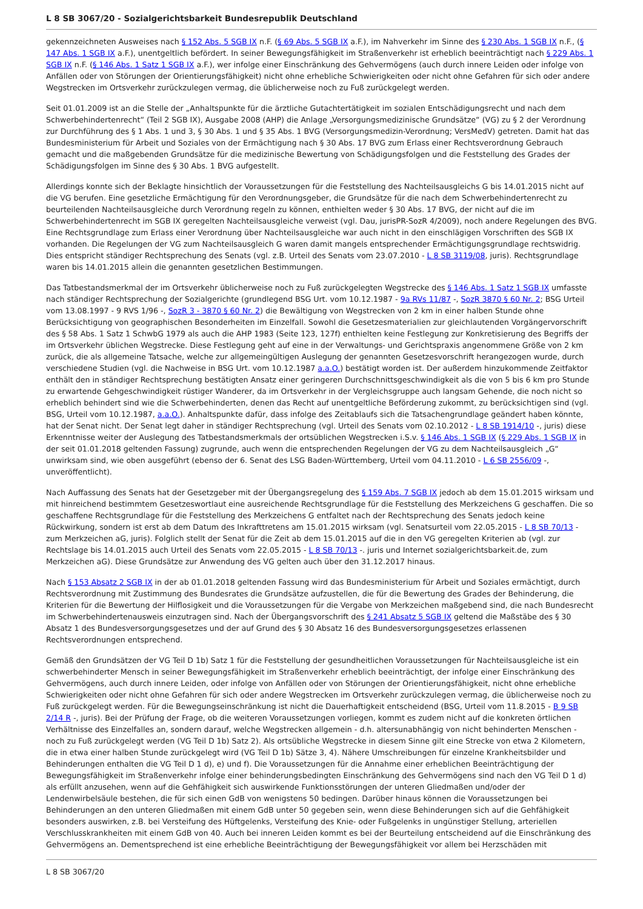L 8 SB 3067/20 - Sozialgerichtsbarkeit Bundesrepublik Deutschland
gekennzeichneten Ausweises nach § 152 Abs. 5 SGB IX n.F. (§ 69 Abs. 5 SGB IX a.F.), im Nahverkehr im Sinne des § 230 Abs. 1 SGB IX n.F., (§ 147 Abs. 1 SGB IX a.F.), unentgeltlich befördert. In seiner Bewegungsfähigkeit im Straßenverkehr ist erheblich beeinträchtigt nach § 229 Abs. 1 SGB IX n.F. (§ 146 Abs. 1 Satz 1 SGB IX a.F.), wer infolge einer Einschränkung des Gehvermögens (auch durch innere Leiden oder infolge von Anfällen oder von Störungen der Orientierungsfähigkeit) nicht ohne erhebliche Schwierigkeiten oder nicht ohne Gefahren für sich oder andere Wegstrecken im Ortsverkehr zurückzulegen vermag, die üblicherweise noch zu Fuß zurückgelegt werden.
Seit 01.01.2009 ist an die Stelle der „Anhaltspunkte für die ärztliche Gutachtertätigkeit im sozialen Entschädigungsrecht und nach dem Schwerbehindertenrecht“ (Teil 2 SGB IX), Ausgabe 2008 (AHP) die Anlage „Versorgungsmedizinische Grundsätze“ (VG) zu § 2 der Verordnung zur Durchführung des § 1 Abs. 1 und 3, § 30 Abs. 1 und § 35 Abs. 1 BVG (Versorgungsmedizin-Verordnung; VersMedV) getreten. Damit hat das Bundesministerium für Arbeit und Soziales von der Ermächtigung nach § 30 Abs. 17 BVG zum Erlass einer Rechtsverordnung Gebrauch gemacht und die maßgebenden Grundsätze für die medizinische Bewertung von Schädigungsfolgen und die Feststellung des Grades der Schädigungsfolgen im Sinne des § 30 Abs. 1 BVG aufgestellt.
Allerdings konnte sich der Beklagte hinsichtlich der Voraussetzungen für die Feststellung des Nachteilsausgleichs G bis 14.01.2015 nicht auf die VG berufen. Eine gesetzliche Ermächtigung für den Verordnungsgeber, die Grundsätze für die nach dem Schwerbehindertenrecht zu beurteilenden Nachteilsausgleiche durch Verordnung regeln zu können, enthielten weder § 30 Abs. 17 BVG, der nicht auf die im Schwerbehindertenrecht im SGB IX geregelten Nachteilsausgleiche verweist (vgl. Dau, jurisPR-SozR 4/2009), noch andere Regelungen des BVG. Eine Rechtsgrundlage zum Erlass einer Verordnung über Nachteilsausgleiche war auch nicht in den einschlägigen Vorschriften des SGB IX vorhanden. Die Regelungen der VG zum Nachteilsausgleich G waren damit mangels entsprechender Ermächtigungsgrundlage rechtswidrig. Dies entspricht ständiger Rechtsprechung des Senats (vgl. z.B. Urteil des Senats vom 23.07.2010 - L 8 SB 3119/08, juris). Rechtsgrundlage waren bis 14.01.2015 allein die genannten gesetzlichen Bestimmungen.
Das Tatbestandsmerkmal der im Ortsverkehr üblicherweise noch zu Fuß zurückgelegten Wegstrecke des § 146 Abs. 1 Satz 1 SGB IX umfasste nach ständiger Rechtsprechung der Sozialgerichte (grundlegend BSG Urt. vom 10.12.1987 - 9a RVs 11/87 -, SozR 3870 § 60 Nr. 2; BSG Urteil vom 13.08.1997 - 9 RVS 1/96 -, SozR 3 - 3870 § 60 Nr. 2) die Bewältigung von Wegstrecken von 2 km in einer halben Stunde ohne Berücksichtigung von geographischen Besonderheiten im Einzelfall. Sowohl die Gesetzesmaterialien zur gleichlautenden Vorgängervorschrift des § 58 Abs. 1 Satz 1 SchwbG 1979 als auch die AHP 1983 (Seite 123, 127f) enthielten keine Festlegung zur Konkretisierung des Begriffs der im Ortsverkehr üblichen Wegstrecke. Diese Festlegung geht auf eine in der Verwaltungs- und Gerichtspraxis angenommene Größe von 2 km zurück, die als allgemeine Tatsache, welche zur allgemeingültigen Auslegung der genannten Gesetzesvorschrift herangezogen wurde, durch verschiedene Studien (vgl. die Nachweise in BSG Urt. vom 10.12.1987 a.a.O.) bestätigt worden ist. Der außerdem hinzukommende Zeitfaktor enthält den in ständiger Rechtsprechung bestätigten Ansatz einer geringeren Durchschnittsgeschwindigkeit als die von 5 bis 6 km pro Stunde zu erwartende Gehgeschwindigkeit rüstiger Wanderer, da im Ortsverkehr in der Vergleichsgruppe auch langsam Gehende, die noch nicht so erheblich behindert sind wie die Schwerbehinderten, denen das Recht auf unentgeltliche Beförderung zukommt, zu berücksichtigen sind (vgl. BSG, Urteil vom 10.12.1987, a.a.O.). Anhaltspunkte dafür, dass infolge des Zeitablaufs sich die Tatsachengrundlage geändert haben könnte, hat der Senat nicht. Der Senat legt daher in ständiger Rechtsprechung (vgl. Urteil des Senats vom 02.10.2012 - L 8 SB 1914/10 -, juris) diese Erkenntnisse weiter der Auslegung des Tatbestandsmerkmals der ortsüblichen Wegstrecken i.S.v. § 146 Abs. 1 SGB IX (§ 229 Abs. 1 SGB IX in der seit 01.01.2018 geltenden Fassung) zugrunde, auch wenn die entsprechenden Regelungen der VG zu dem Nachteilsausgleich „G“ unwirksam sind, wie oben ausgeführt (ebenso der 6. Senat des LSG Baden-Württemberg, Urteil vom 04.11.2010 - L 6 SB 2556/09 -, unveröffentlicht).
Nach Auffassung des Senats hat der Gesetzgeber mit der Übergangsregelung des § 159 Abs. 7 SGB IX jedoch ab dem 15.01.2015 wirksam und mit hinreichend bestimmtem Gesetzeswortlaut eine ausreichende Rechtsgrundlage für die Feststellung des Merkzeichens G geschaffen. Die so geschaffene Rechtsgrundlage für die Feststellung des Merkzeichens G entfaltet nach der Rechtsprechung des Senats jedoch keine Rückwirkung, sondern ist erst ab dem Datum des Inkrafttretens am 15.01.2015 wirksam (vgl. Senatsurteil vom 22.05.2015 - L 8 SB 70/13 - zum Merkzeichen aG, juris). Folglich stellt der Senat für die Zeit ab dem 15.01.2015 auf die in den VG geregelten Kriterien ab (vgl. zur Rechtslage bis 14.01.2015 auch Urteil des Senats vom 22.05.2015 - L 8 SB 70/13 -. juris und Internet sozialgerichtsbarkeit.de, zum Merkzeichen aG). Diese Grundsätze zur Anwendung des VG gelten auch über den 31.12.2017 hinaus.
Nach § 153 Absatz 2 SGB IX in der ab 01.01.2018 geltenden Fassung wird das Bundesministerium für Arbeit und Soziales ermächtigt, durch Rechtsverordnung mit Zustimmung des Bundesrates die Grundsätze aufzustellen, die für die Bewertung des Grades der Behinderung, die Kriterien für die Bewertung der Hilflosigkeit und die Voraussetzungen für die Vergabe von Merkzeichen maßgebend sind, die nach Bundesrecht im Schwerbehindertenausweis einzutragen sind. Nach der Übergangsvorschrift des § 241 Absatz 5 SGB IX geltend die Maßstäbe des § 30 Absatz 1 des Bundesversorgungsgesetzes und der auf Grund des § 30 Absatz 16 des Bundesversorgungsgesetzes erlassenen Rechtsverordnungen entsprechend.
Gemäß den Grundsätzen der VG Teil D 1b) Satz 1 für die Feststellung der gesundheitlichen Voraussetzungen für Nachteilsausgleiche ist ein schwerbehinderter Mensch in seiner Bewegungsfähigkeit im Straßenverkehr erheblich beeinträchtigt, der infolge einer Einschränkung des Gehvermögens, auch durch innere Leiden, oder infolge von Anfällen oder von Störungen der Orientierungsfähigkeit, nicht ohne erhebliche Schwierigkeiten oder nicht ohne Gefahren für sich oder andere Wegstrecken im Ortsverkehr zurückzulegen vermag, die üblicherweise noch zu Fuß zurückgelegt werden. Für die Bewegungseinschränkung ist nicht die Dauerhaftigkeit entscheidend (BSG, Urteil vom 11.8.2015 - B 9 SB 2/14 R -, juris). Bei der Prüfung der Frage, ob die weiteren Voraussetzungen vorliegen, kommt es zudem nicht auf die konkreten örtlichen Verhältnisse des Einzelfalles an, sondern darauf, welche Wegstrecken allgemein - d.h. altersunabhängig von nicht behinderten Menschen - noch zu Fuß zurückgelegt werden (VG Teil D 1b) Satz 2). Als ortsübliche Wegstrecke in diesem Sinne gilt eine Strecke von etwa 2 Kilometern, die in etwa einer halben Stunde zurückgelegt wird (VG Teil D 1b) Sätze 3, 4). Nähere Umschreibungen für einzelne Krankheitsbilder und Behinderungen enthalten die VG Teil D 1 d), e) und f). Die Voraussetzungen für die Annahme einer erheblichen Beeinträchtigung der Bewegungsfähigkeit im Straßenverkehr infolge einer behinderungsbedingten Einschränkung des Gehvermögens sind nach den VG Teil D 1 d) als erfüllt anzusehen, wenn auf die Gehfähigkeit sich auswirkende Funktionsstörungen der unteren Gliedmaßen und/oder der Lendenwirbelsäule bestehen, die für sich einen GdB von wenigstens 50 bedingen. Darüber hinaus können die Voraussetzungen bei Behinderungen an den unteren Gliedmaßen mit einem GdB unter 50 gegeben sein, wenn diese Behinderungen sich auf die Gehfähigkeit besonders auswirken, z.B. bei Versteifung des Hüftgelenks, Versteifung des Knie- oder Fußgelenks in ungünstiger Stellung, arteriellen Verschlusskrankheiten mit einem GdB von 40. Auch bei inneren Leiden kommt es bei der Beurteilung entscheidend auf die Einschränkung des Gehvermögens an. Dementsprechend ist eine erhebliche Beeinträchtigung der Bewegungsfähigkeit vor allem bei Herzschäden mit
L 8 SB 3067/20